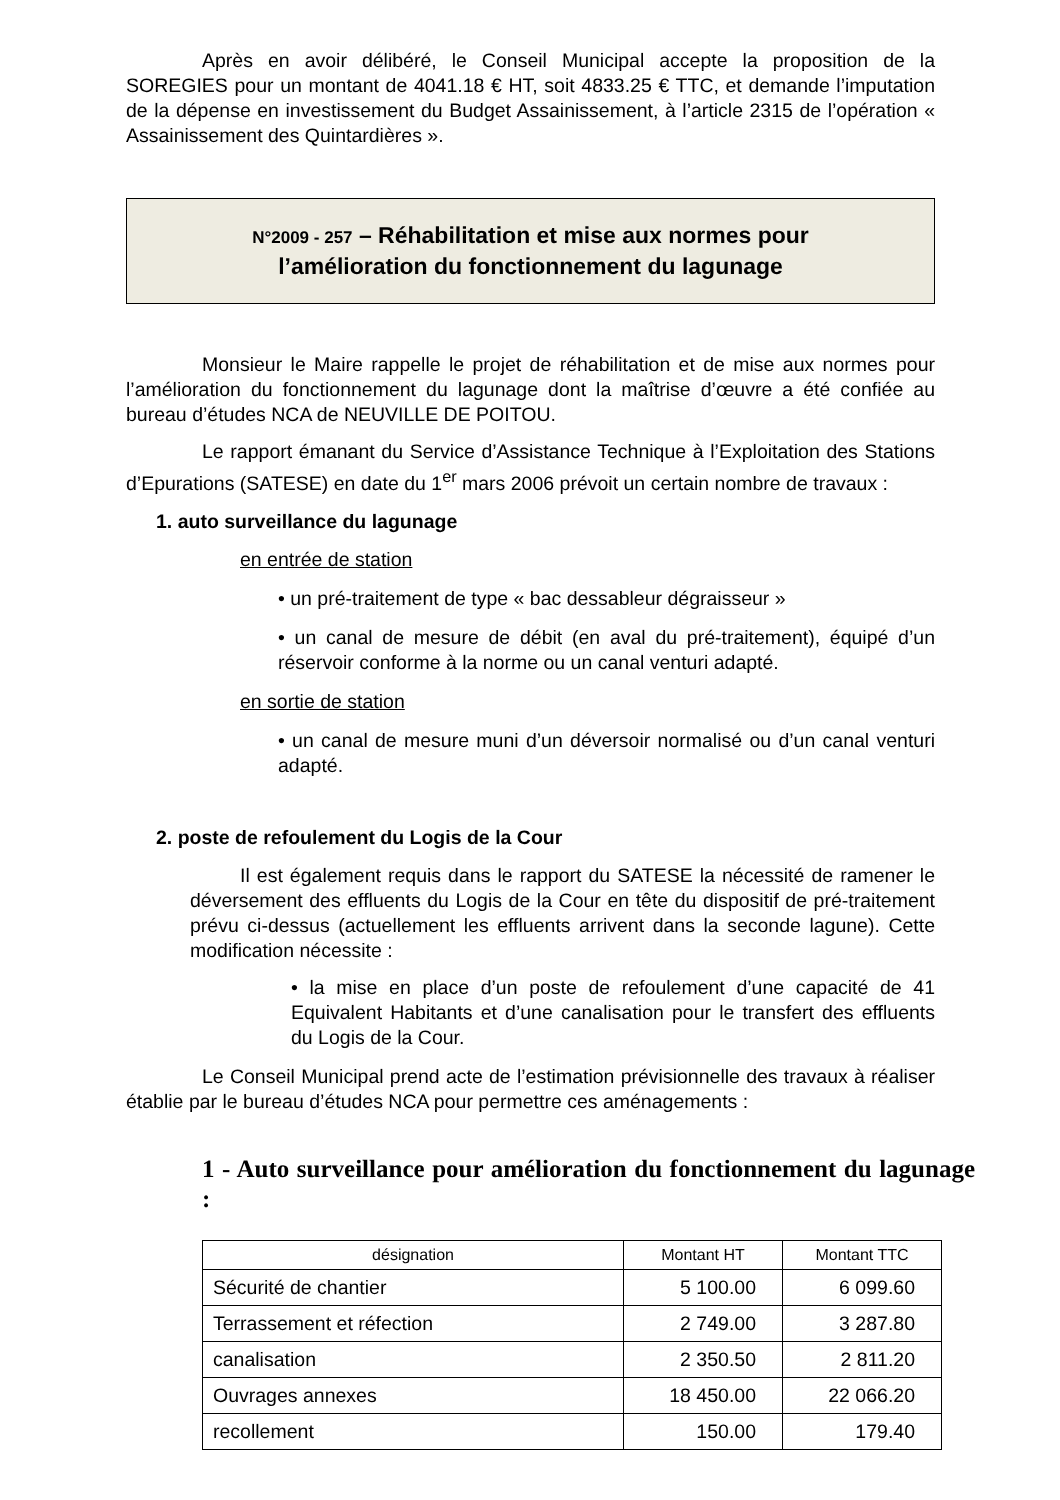Après en avoir délibéré, le Conseil Municipal accepte la proposition de la SOREGIES pour un montant de 4041.18 € HT, soit 4833.25 € TTC, et demande l’imputation de la dépense en investissement du Budget Assainissement, à l’article 2315 de l’opération « Assainissement des Quintardières ».
N°2009 - 257 – Réhabilitation et mise aux normes pour
l’amélioration du fonctionnement du lagunage
Monsieur le Maire rappelle le projet de réhabilitation et de mise aux normes pour l’amélioration du fonctionnement du lagunage dont la maîtrise d’œuvre a été confiée au bureau d’études NCA de NEUVILLE DE POITOU.
Le rapport émanant du Service d’Assistance Technique à l’Exploitation des Stations d’Epurations (SATESE) en date du 1<sup>er</sup> mars 2006 prévoit un certain nombre de travaux :
1. auto surveillance du lagunage
en entrée de station
• un pré-traitement de type « bac dessableur dégraisseur »
• un canal de mesure de débit (en aval du pré-traitement), équipé d’un réservoir conforme à la norme ou un canal venturi adapté.
en sortie de station
• un canal de mesure muni d’un déversoir normalisé ou d’un canal venturi adapté.
2. poste de refoulement du Logis de la Cour
Il est également requis dans le rapport du SATESE la nécessité de ramener le déversement des effluents du Logis de la Cour en tête du dispositif de pré-traitement prévu ci-dessus (actuellement les effluents arrivent dans la seconde lagune). Cette modification nécessite :
• la mise en place d’un poste de refoulement d’une capacité de 41 Equivalent Habitants et d’une canalisation pour le transfert des effluents du Logis de la Cour.
Le Conseil Municipal prend acte de l’estimation prévisionnelle des travaux à réaliser établie par le bureau d’études NCA pour permettre ces aménagements :
1 - Auto surveillance pour amélioration du fonctionnement du lagunage :
| désignation | Montant HT | Montant TTC |
| --- | --- | --- |
| Sécurité de chantier | 5 100.00 | 6 099.60 |
| Terrassement et réfection | 2 749.00 | 3 287.80 |
| canalisation | 2 350.50 | 2 811.20 |
| Ouvrages annexes | 18 450.00 | 22 066.20 |
| recollement | 150.00 | 179.40 |